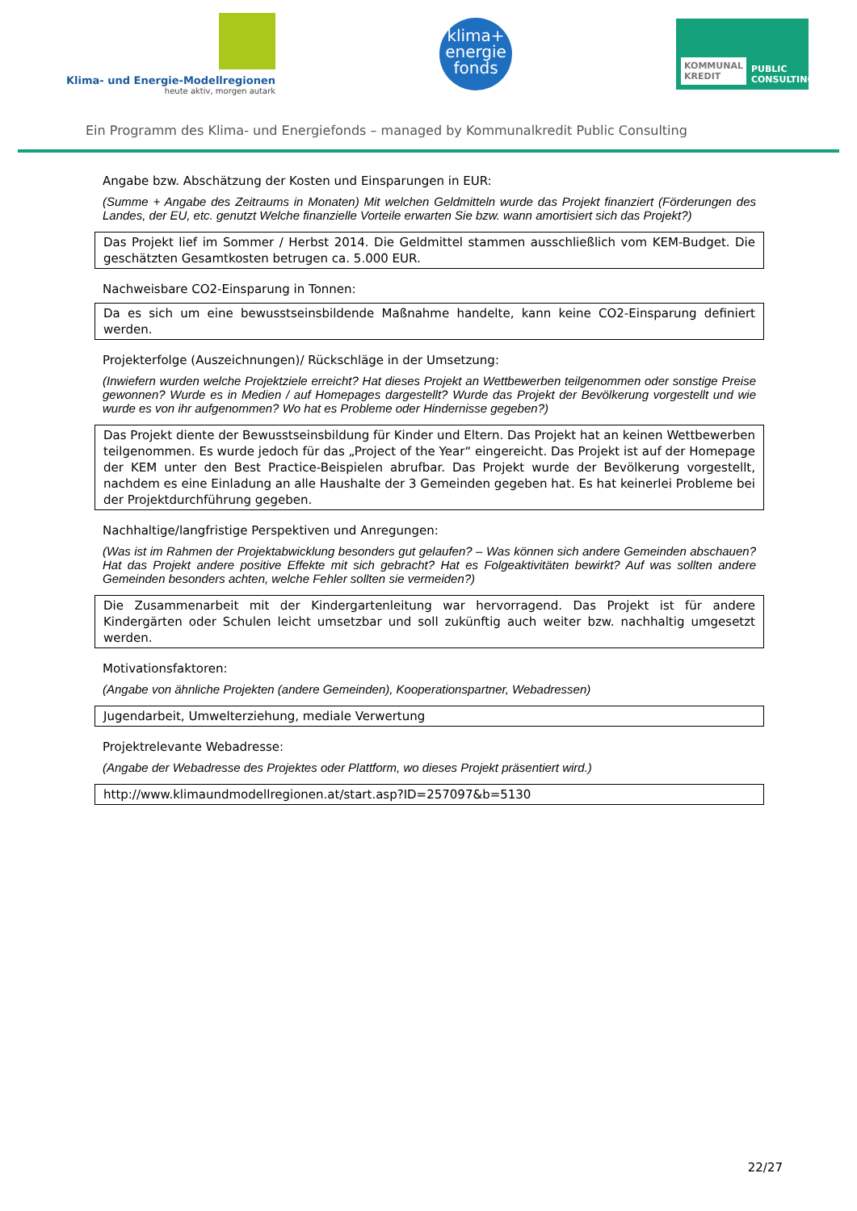Klima- und Energie-Modellregionen
heute aktiv, morgen autark
klima+
energie
fonds
KOMMUNAL
KREDIT PUBLIC
CONSULTING
Ein Programm des Klima- und Energiefonds – managed by Kommunalkredit Public Consulting
Angabe bzw. Abschätzung der Kosten und Einsparungen in EUR:
(Summe + Angabe des Zeitraums in Monaten) Mit welchen Geldmitteln wurde das Projekt finanziert (Förderungen des Landes, der EU, etc. genutzt Welche finanzielle Vorteile erwarten Sie bzw. wann amortisiert sich das Projekt?)
Das Projekt lief im Sommer / Herbst 2014. Die Geldmittel stammen ausschließlich vom KEM-Budget. Die geschätzten Gesamtkosten betrugen ca. 5.000 EUR.
Nachweisbare CO2-Einsparung in Tonnen:
Da es sich um eine bewusstseinsbildende Maßnahme handelte, kann keine CO2-Einsparung definiert werden.
Projekterfolge (Auszeichnungen)/ Rückschläge in der Umsetzung:
(Inwiefern wurden welche Projektziele erreicht? Hat dieses Projekt an Wettbewerben teilgenommen oder sonstige Preise gewonnen? Wurde es in Medien / auf Homepages dargestellt? Wurde das Projekt der Bevölkerung vorgestellt und wie wurde es von ihr aufgenommen? Wo hat es Probleme oder Hindernisse gegeben?)
Das Projekt diente der Bewusstseinsbildung für Kinder und Eltern. Das Projekt hat an keinen Wettbewerben teilgenommen. Es wurde jedoch für das „Project of the Year“ eingereicht. Das Projekt ist auf der Homepage der KEM unter den Best Practice-Beispielen abrufbar. Das Projekt wurde der Bevölkerung vorgestellt, nachdem es eine Einladung an alle Haushalte der 3 Gemeinden gegeben hat. Es hat keinerlei Probleme bei der Projektdurchführung gegeben.
Nachhaltige/langfristige Perspektiven und Anregungen:
(Was ist im Rahmen der Projektabwicklung besonders gut gelaufen? – Was können sich andere Gemeinden abschauen? Hat das Projekt andere positive Effekte mit sich gebracht? Hat es Folgeaktivitäten bewirkt? Auf was sollten andere Gemeinden besonders achten, welche Fehler sollten sie vermeiden?)
Die Zusammenarbeit mit der Kindergartenleitung war hervorragend. Das Projekt ist für andere Kindergärten oder Schulen leicht umsetzbar und soll zukünftig auch weiter bzw. nachhaltig umgesetzt werden.
Motivationsfaktoren:
(Angabe von ähnliche Projekten (andere Gemeinden), Kooperationspartner, Webadressen)
Jugendarbeit, Umwelterziehung, mediale Verwertung
Projektrelevante Webadresse:
(Angabe der Webadresse des Projektes oder Plattform, wo dieses Projekt präsentiert wird.)
http://www.klimaundmodellregionen.at/start.asp?ID=257097&b=5130
22/27